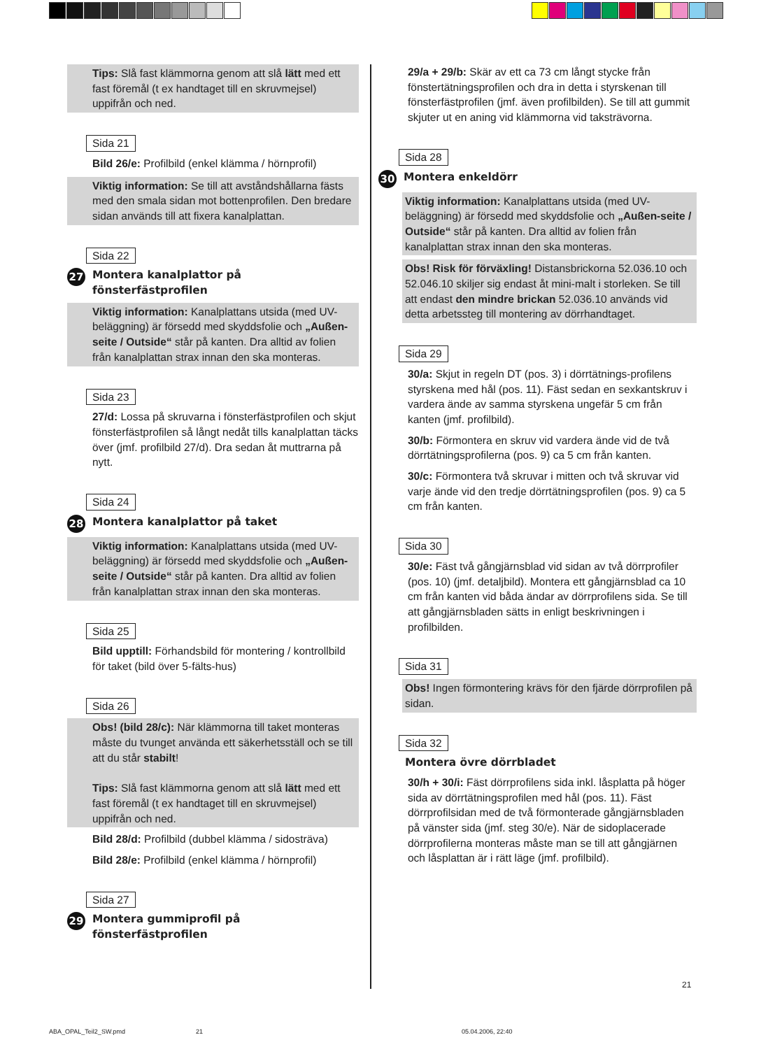Tips: Slå fast klämmorna genom att slå lätt med ett fast föremål (t ex handtaget till en skruvmejsel) uppifrån och ned.
Sida 21
Bild 26/e: Profilbild (enkel klämma / hörnprofil)
Viktig information: Se till att avståndshållarna fästs med den smala sidan mot bottenprofilen. Den bredare sidan används till att fixera kanalplattan.
Sida 22
27 Montera kanalplattor på
fönsterfästprofilen
Viktig information: Kanalplattans utsida (med UV-beläggning) är försedd med skyddsfolie och „Außen-seite / Outside“ står på kanten. Dra alltid av folien från kanalplattan strax innan den ska monteras.
Sida 23
27/d: Lossa på skruvarna i fönsterfästprofilen och skjut fönsterfästprofilen så långt nedåt tills kanalplattan täcks över (jmf. profilbild 27/d). Dra sedan åt muttrarna på nytt.
Sida 24
28 Montera kanalplattor på taket
Viktig information: Kanalplattans utsida (med UV-beläggning) är försedd med skyddsfolie och „Außen-seite / Outside“ står på kanten. Dra alltid av folien från kanalplattan strax innan den ska monteras.
Sida 25
Bild upptill: Förhandsbild för montering / kontrollbild för taket (bild över 5-fälts-hus)
Sida 26
Obs! (bild 28/c): När klämmorna till taket monteras måste du tvunget använda ett säkerhetsställ och se till att du står stabilt!
Tips: Slå fast klämmorna genom att slå lätt med ett fast föremål (t ex handtaget till en skruvmejsel) uppifrån och ned.
Bild 28/d: Profilbild (dubbel klämma / sidosträva)
Bild 28/e: Profilbild (enkel klämma / hörnprofil)
Sida 27
29 Montera gummiprofil på fönsterfästprofilen
29/a + 29/b: Skär av ett ca 73 cm långt stycke från fönstertätningsprofilen och dra in detta i styrskenan till fönsterfästprofilen (jmf. även profilbilden). Se till att gummit skjuter ut en aning vid klämmorna vid taksträvorna.
Sida 28
30 Montera enkeldörr
Viktig information: Kanalplattans utsida (med UV-beläggning) är försedd med skyddsfolie och „Außen-seite / Outside“ står på kanten. Dra alltid av folien från kanalplattan strax innan den ska monteras.
Obs! Risk för förväxling! Distansbrickorna 52.036.10 och 52.046.10 skiljer sig endast åt mini-malt i storleken. Se till att endast den mindre brickan 52.036.10 används vid detta arbetssteg till montering av dörrhandtaget.
Sida 29
30/a: Skjut in regeln DT (pos. 3) i dörrtätnings-profilens styrskena med hål (pos. 11). Fäst sedan en sexkantskruv i vardera ände av samma styrskena ungefär 5 cm från kanten (jmf. profilbild).
30/b: Förmontera en skruv vid vardera ände vid de två dörrtätningsprofilerna (pos. 9) ca 5 cm från kanten.
30/c: Förmontera två skruvar i mitten och två skruvar vid varje ände vid den tredje dörrtätningsprofilen (pos. 9) ca 5 cm från kanten.
Sida 30
30/e: Fäst två gångjärnsblad vid sidan av två dörrprofiler (pos. 10) (jmf. detaljbild). Montera ett gångjärnsblad ca 10 cm från kanten vid båda ändar av dörrprofilens sida. Se till att gångjärnsbladen sätts in enligt beskrivningen i profilbilden.
Sida 31
Obs! Ingen förmontering krävs för den fjärde dörrprofilen på sidan.
Sida 32
Montera övre dörrbladet
30/h + 30/i: Fäst dörrprofilens sida inkl. låsplatta på höger sida av dörrtätningsprofilen med hål (pos. 11). Fäst dörrprofilsidan med de två förmonterade gångjärnsbladen på vänster sida (jmf. steg 30/e). När de sidoplacerade dörrprofilerna monteras måste man se till att gångjärnen och låsplattan är i rätt läge (jmf. profilbild).
21
ABA_OPAL_Teil2_SW.pmd 21 05.04.2006, 22:40